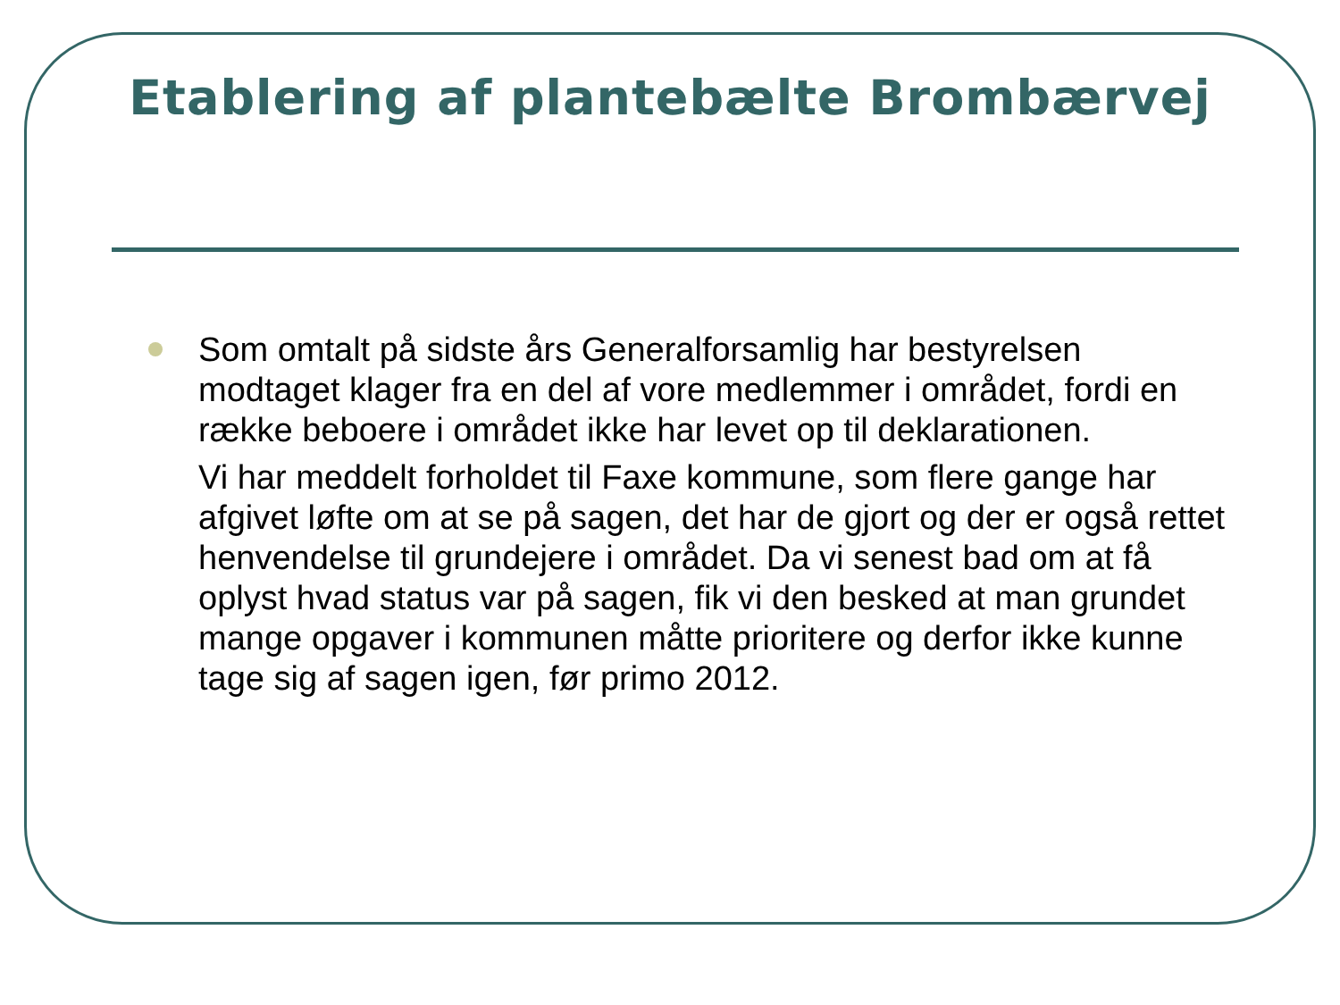Etablering af plantebælte Brombærvej
Som omtalt på sidste års Generalforsamlig har bestyrelsen modtaget klager fra en del af vore medlemmer i området, fordi en række beboere i området ikke har levet op til deklarationen.
Vi har meddelt forholdet til Faxe kommune, som flere gange har afgivet løfte om at se på sagen, det har de gjort og der er også rettet henvendelse til grundejere i området. Da vi senest bad om at få oplyst hvad status var på sagen, fik vi den besked at man grundet mange opgaver i kommunen måtte prioritere og derfor ikke kunne tage sig af sagen igen, før primo 2012.